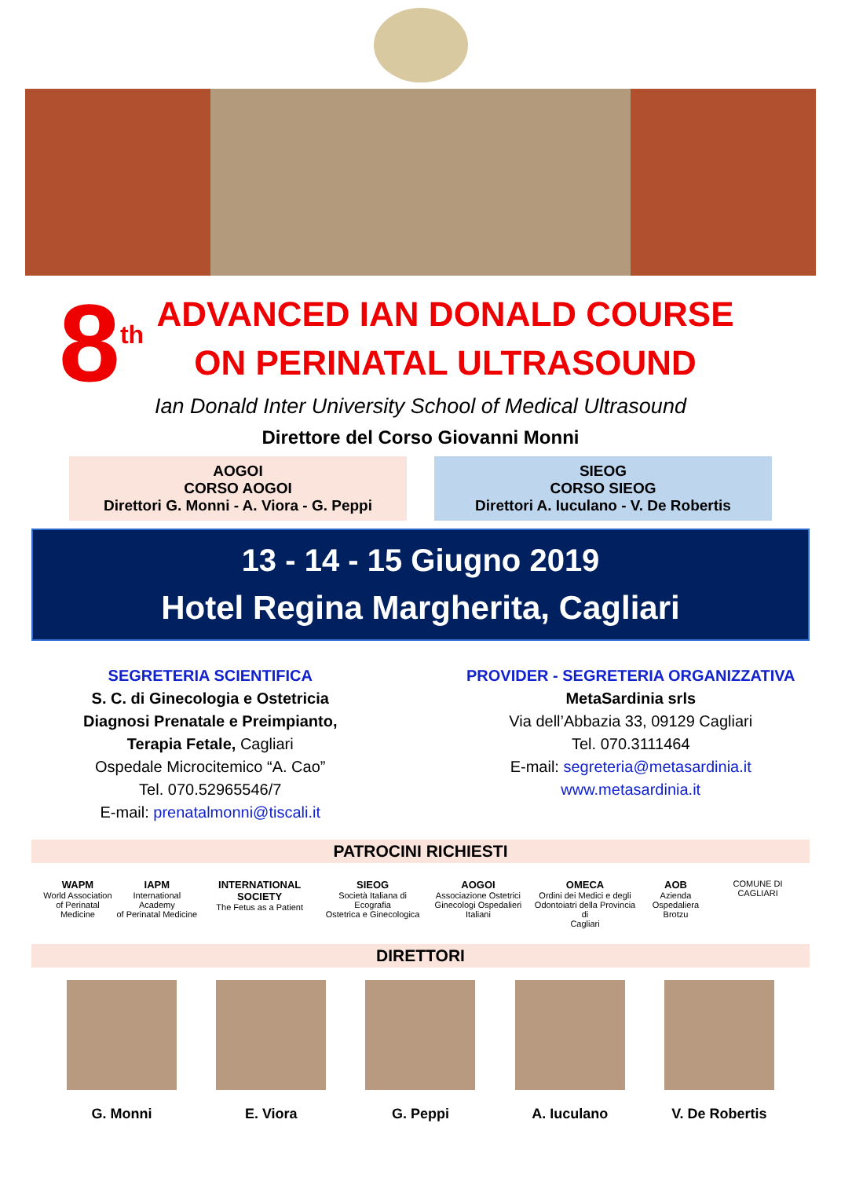8<sup>th</sup>
ADVANCED IAN DONALD COURSE
ON PERINATAL ULTRASOUND
Ian Donald Inter University School of Medical Ultrasound
Direttore del Corso Giovanni Monni
AOGOI
CORSO AOGOI
Direttori G. Monni - A. Viora - G. Peppi
SIEOG
CORSO SIEOG
Direttori A. Iuculano - V. De Robertis
13 - 14 - 15 Giugno 2019
Hotel Regina Margherita, Cagliari
SEGRETERIA SCIENTIFICA
S. C. di Ginecologia e Ostetricia
Diagnosi Prenatale e Preimpianto,
Terapia Fetale, Cagliari
Ospedale Microcitemico “A. Cao”
Tel. 070.52965546/7
E-mail: prenatalmonni@tiscali.it
PROVIDER - SEGRETERIA ORGANIZZATIVA
MetaSardinia srls
Via dell’Abbazia 33, 09129 Cagliari
Tel. 070.3111464
E-mail: segreteria@metasardinia.it
www.metasardinia.it
PATROCINI RICHIESTI
WAPM
World Association
of Perinatal Medicine
IAPM
International Academy
of Perinatal Medicine
INTERNATIONAL SOCIETY
The Fetus as a Patient
SIEOG
Società Italiana di Ecografia
Ostetrica e Ginecologica
AOGOI
Associazione Ostetrici
Ginecologi Ospedalieri Italiani
OMECA
Ordini dei Medici e degli
Odontoiatri della Provincia di
Cagliari
AOB
Azienda Ospedaliera
Brotzu
COMUNE DI CAGLIARI
DIRETTORI
G. Monni E. Viora G. Peppi A. Iuculano V. De Robertis